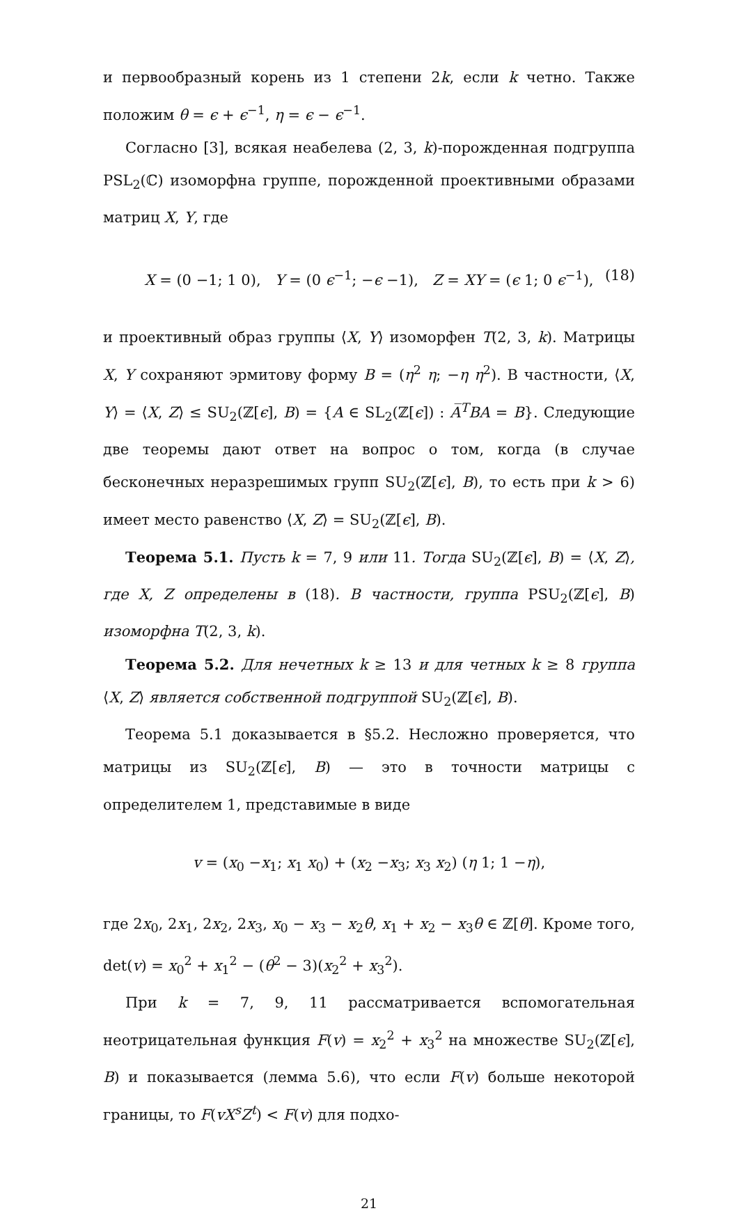и первообразный корень из 1 степени 2k, если k четно. Также положим θ = ϵ + ϵ<sup>−1</sup>, η = ϵ − ϵ<sup>−1</sup>.
Согласно [3], всякая неабелева (2, 3, k)-порожденная подгруппа PSL<sub>2</sub>(ℂ) изоморфна группе, порожденной проективными образами матриц X, Y, где
X = (0 −1; 1 0), Y = (0 ϵ<sup>−1</sup>; −ϵ −1), Z = XY = (ϵ 1; 0 ϵ<sup>−1</sup>), (18)
и проективный образ группы ⟨X, Y⟩ изоморфен T(2, 3, k). Матрицы X, Y сохраняют эрмитову форму B = (η<sup>2</sup> η; −η η<sup>2</sup>). В частности, ⟨X, Y⟩ = ⟨X, Z⟩ ≤ SU<sub>2</sub>(ℤ[ϵ], B) = {A ∈ SL<sub>2</sub>(ℤ[ϵ]) : A̅<sup>T</sup>BA = B}. Следующие две теоремы дают ответ на вопрос о том, когда (в случае бесконечных неразрешимых групп SU<sub>2</sub>(ℤ[ϵ], B), то есть при k > 6) имеет место равенство ⟨X, Z⟩ = SU<sub>2</sub>(ℤ[ϵ], B).
Теорема 5.1. Пусть k = 7, 9 или 11. Тогда SU<sub>2</sub>(ℤ[ϵ], B) = ⟨X, Z⟩, где X, Z определены в (18). В частности, группа PSU<sub>2</sub>(ℤ[ϵ], B) изоморфна T(2, 3, k).
Теорема 5.2. Для нечетных k ≥ 13 и для четных k ≥ 8 группа ⟨X, Z⟩ является собственной подгруппой SU<sub>2</sub>(ℤ[ϵ], B).
Теорема 5.1 доказывается в §5.2. Несложно проверяется, что матрицы из SU<sub>2</sub>(ℤ[ϵ], B) — это в точности матрицы с определителем 1, представимые в виде
v = (x<sub>0</sub> −x<sub>1</sub>; x<sub>1</sub> x<sub>0</sub>) + (x<sub>2</sub> −x<sub>3</sub>; x<sub>3</sub> x<sub>2</sub>) (η 1; 1 −η),
где 2x<sub>0</sub>, 2x<sub>1</sub>, 2x<sub>2</sub>, 2x<sub>3</sub>, x<sub>0</sub> − x<sub>3</sub> − x<sub>2</sub>θ, x<sub>1</sub> + x<sub>2</sub> − x<sub>3</sub>θ ∈ ℤ[θ]. Кроме того, det(v) = x<sub>0</sub><sup>2</sup> + x<sub>1</sub><sup>2</sup> − (θ<sup>2</sup> − 3)(x<sub>2</sub><sup>2</sup> + x<sub>3</sub><sup>2</sup>).
При k = 7, 9, 11 рассматривается вспомогательная неотрицательная функция F(v) = x<sub>2</sub><sup>2</sup> + x<sub>3</sub><sup>2</sup> на множестве SU<sub>2</sub>(ℤ[ϵ], B) и показывается (лемма 5.6), что если F(v) больше некоторой границы, то F(vX<sup>s</sup>Z<sup>t</sup>) < F(v) для подхо-
21